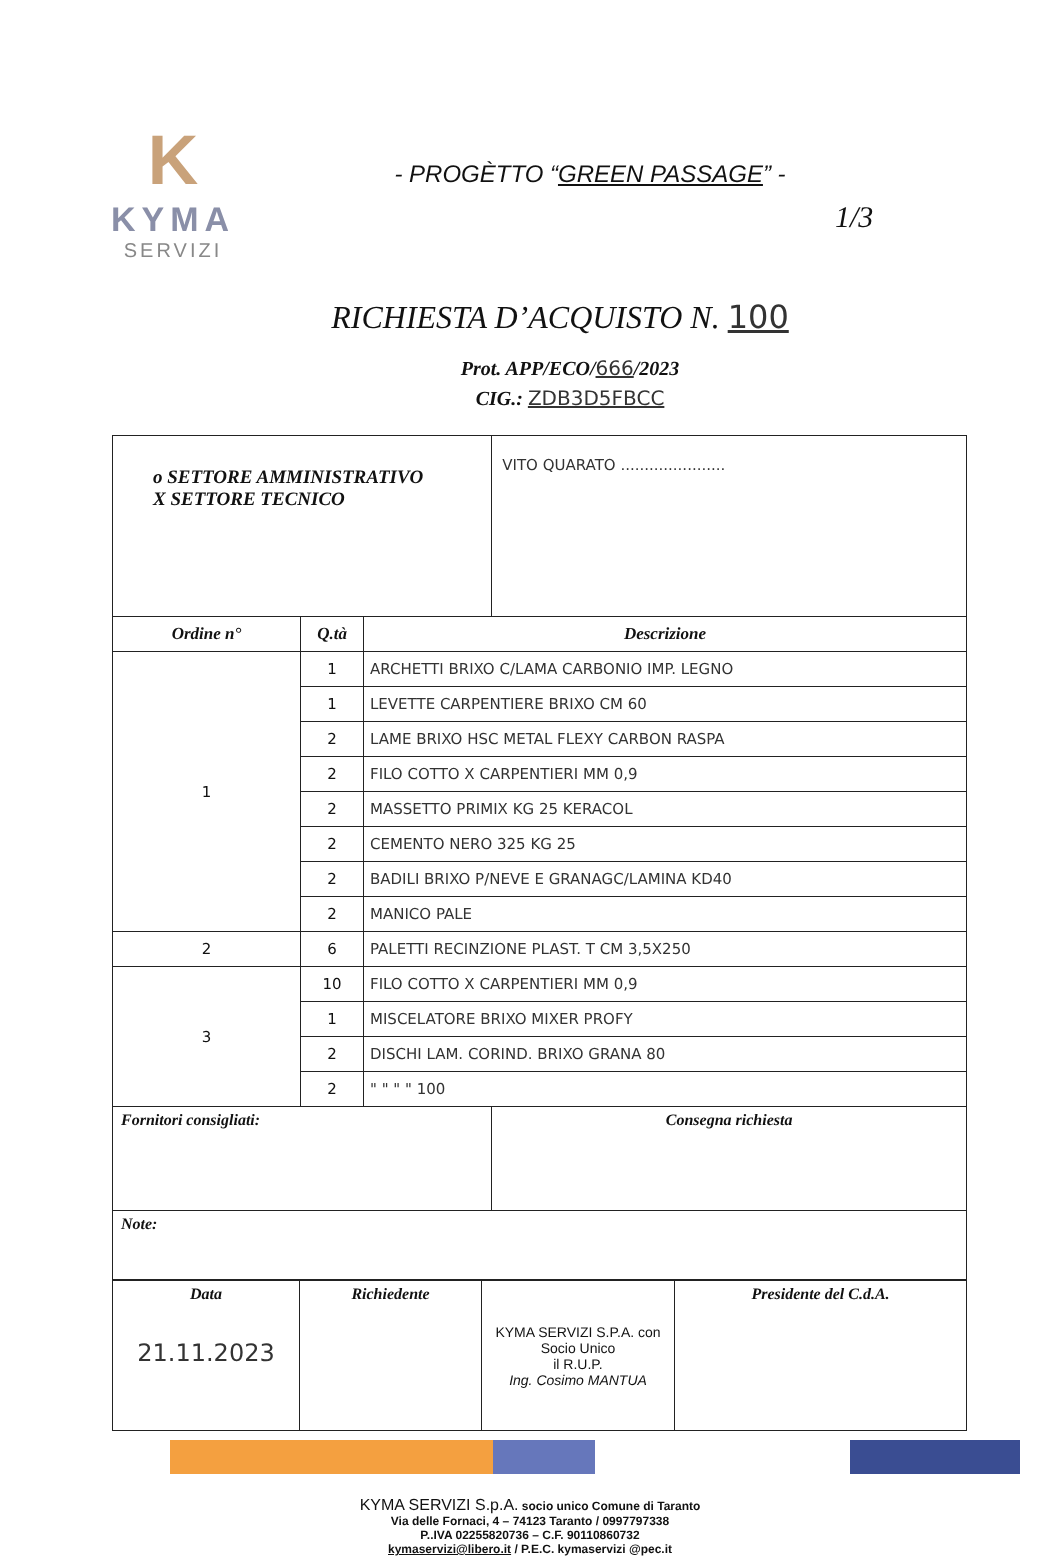K
KYMA
SERVIZI
1/3
- PROGÈTTO “GREEN PASSAGE” -
RICHIESTA D’ACQUISTO N. 100
Prot. APP/ECO/666/2023
CIG.: ZDB3D5FBCC
| o SETTORE AMMINISTRATIVO X SETTORE TECNICO | | | VITO QUARATO ...................... |
| Ordine n° | Q.tà | Descrizione | |
| 1 | 1 | ARCHETTI BRIXO C/LAMA CARBONIO IMP. LEGNO | |
| | 1 | LEVETTE CARPENTIERE BRIXO CM 60 | |
| | 2 | LAME BRIXO HSC METAL FLEXY CARBON RASPA | |
| | 2 | FILO COTTO X CARPENTIERI MM 0,9 | |
| | 2 | MASSETTO PRIMIX KG 25 KERACOL | |
| | 2 | CEMENTO NERO 325 KG 25 | |
| | 2 | BADILI BRIXO P/NEVE E GRANAGC/LAMINA KD40 | |
| | 2 | MANICO PALE | |
| 2 | 6 | PALETTI RECINZIONE PLAST. T CM 3,5X250 | |
| 3 | 10 | FILO COTTO X CARPENTIERI MM 0,9 | |
| | 1 | MISCELATORE BRIXO MIXER PROFY | |
| | 2 | DISCHI LAM. CORIND. BRIXO GRANA 80 | |
| | 2 | " " " " 100 | |
| Fornitori consigliati: | | | Consegna richiesta |
| Note: | | | |
| Data 21.11.2023 | Richiedente | KYMA SERVIZI S.P.A. con Socio Unico il R.U.P. Ing. Cosimo MANTUA | Presidente del C.d.A. |
KYMA SERVIZI S.p.A. socio unico Comune di Taranto
Via delle Fornaci, 4 – 74123 Taranto / 0997797338
P..IVA 02255820736 – C.F. 90110860732
kymaservizi@libero.it / P.E.C. kymaservizi @pec.it